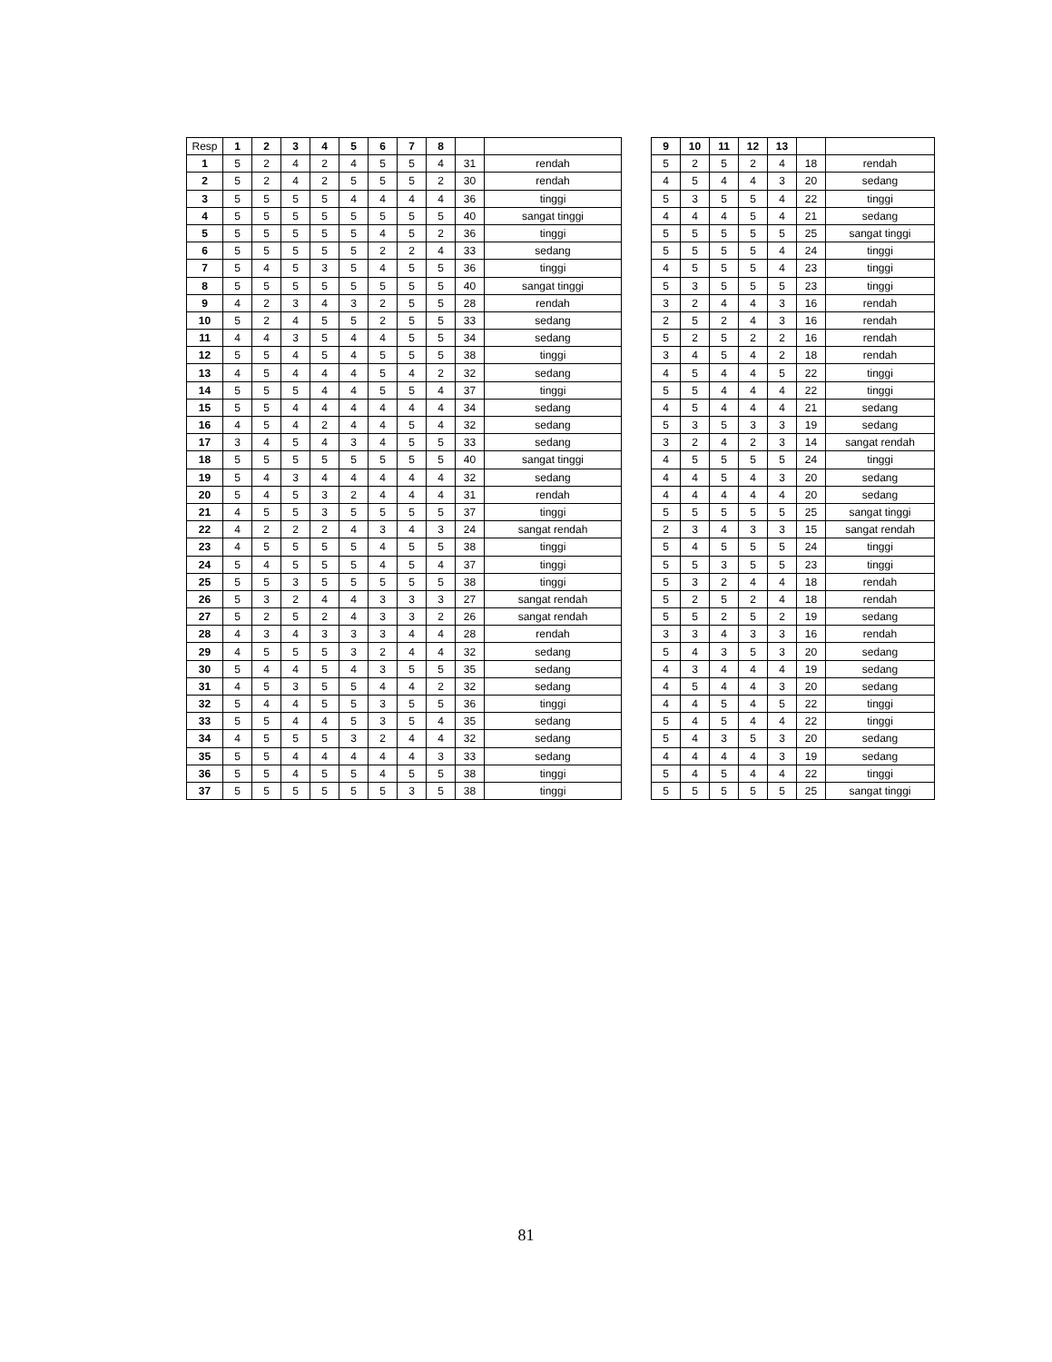| Resp | 1 | 2 | 3 | 4 | 5 | 6 | 7 | 8 | | |
| 1 | 5 | 2 | 4 | 2 | 4 | 5 | 5 | 4 | 31 | rendah |
| 2 | 5 | 2 | 4 | 2 | 5 | 5 | 5 | 2 | 30 | rendah |
| 3 | 5 | 5 | 5 | 5 | 4 | 4 | 4 | 4 | 36 | tinggi |
| 4 | 5 | 5 | 5 | 5 | 5 | 5 | 5 | 5 | 40 | sangat tinggi |
| 5 | 5 | 5 | 5 | 5 | 5 | 4 | 5 | 2 | 36 | tinggi |
| 6 | 5 | 5 | 5 | 5 | 5 | 2 | 2 | 4 | 33 | sedang |
| 7 | 5 | 4 | 5 | 3 | 5 | 4 | 5 | 5 | 36 | tinggi |
| 8 | 5 | 5 | 5 | 5 | 5 | 5 | 5 | 5 | 40 | sangat tinggi |
| 9 | 4 | 2 | 3 | 4 | 3 | 2 | 5 | 5 | 28 | rendah |
| 10 | 5 | 2 | 4 | 5 | 5 | 2 | 5 | 5 | 33 | sedang |
| 11 | 4 | 4 | 3 | 5 | 4 | 4 | 5 | 5 | 34 | sedang |
| 12 | 5 | 5 | 4 | 5 | 4 | 5 | 5 | 5 | 38 | tinggi |
| 13 | 4 | 5 | 4 | 4 | 4 | 5 | 4 | 2 | 32 | sedang |
| 14 | 5 | 5 | 5 | 4 | 4 | 5 | 5 | 4 | 37 | tinggi |
| 15 | 5 | 5 | 4 | 4 | 4 | 4 | 4 | 4 | 34 | sedang |
| 16 | 4 | 5 | 4 | 2 | 4 | 4 | 5 | 4 | 32 | sedang |
| 17 | 3 | 4 | 5 | 4 | 3 | 4 | 5 | 5 | 33 | sedang |
| 18 | 5 | 5 | 5 | 5 | 5 | 5 | 5 | 5 | 40 | sangat tinggi |
| 19 | 5 | 4 | 3 | 4 | 4 | 4 | 4 | 4 | 32 | sedang |
| 20 | 5 | 4 | 5 | 3 | 2 | 4 | 4 | 4 | 31 | rendah |
| 21 | 4 | 5 | 5 | 3 | 5 | 5 | 5 | 5 | 37 | tinggi |
| 22 | 4 | 2 | 2 | 2 | 4 | 3 | 4 | 3 | 24 | sangat rendah |
| 23 | 4 | 5 | 5 | 5 | 5 | 4 | 5 | 5 | 38 | tinggi |
| 24 | 5 | 4 | 5 | 5 | 5 | 4 | 5 | 4 | 37 | tinggi |
| 25 | 5 | 5 | 3 | 5 | 5 | 5 | 5 | 5 | 38 | tinggi |
| 26 | 5 | 3 | 2 | 4 | 4 | 3 | 3 | 3 | 27 | sangat rendah |
| 27 | 5 | 2 | 5 | 2 | 4 | 3 | 3 | 2 | 26 | sangat rendah |
| 28 | 4 | 3 | 4 | 3 | 3 | 3 | 4 | 4 | 28 | rendah |
| 29 | 4 | 5 | 5 | 5 | 3 | 2 | 4 | 4 | 32 | sedang |
| 30 | 5 | 4 | 4 | 5 | 4 | 3 | 5 | 5 | 35 | sedang |
| 31 | 4 | 5 | 3 | 5 | 5 | 4 | 4 | 2 | 32 | sedang |
| 32 | 5 | 4 | 4 | 5 | 5 | 3 | 5 | 5 | 36 | tinggi |
| 33 | 5 | 5 | 4 | 4 | 5 | 3 | 5 | 4 | 35 | sedang |
| 34 | 4 | 5 | 5 | 5 | 3 | 2 | 4 | 4 | 32 | sedang |
| 35 | 5 | 5 | 4 | 4 | 4 | 4 | 4 | 3 | 33 | sedang |
| 36 | 5 | 5 | 4 | 5 | 5 | 4 | 5 | 5 | 38 | tinggi |
| 37 | 5 | 5 | 5 | 5 | 5 | 5 | 3 | 5 | 38 | tinggi |
| 9 | 10 | 11 | 12 | 13 | | |
| 5 | 2 | 5 | 2 | 4 | 18 | rendah |
| 4 | 5 | 4 | 4 | 3 | 20 | sedang |
| 5 | 3 | 5 | 5 | 4 | 22 | tinggi |
| 4 | 4 | 4 | 5 | 4 | 21 | sedang |
| 5 | 5 | 5 | 5 | 5 | 25 | sangat tinggi |
| 5 | 5 | 5 | 5 | 4 | 24 | tinggi |
| 4 | 5 | 5 | 5 | 4 | 23 | tinggi |
| 5 | 3 | 5 | 5 | 5 | 23 | tinggi |
| 3 | 2 | 4 | 4 | 3 | 16 | rendah |
| 2 | 5 | 2 | 4 | 3 | 16 | rendah |
| 5 | 2 | 5 | 2 | 2 | 16 | rendah |
| 3 | 4 | 5 | 4 | 2 | 18 | rendah |
| 4 | 5 | 4 | 4 | 5 | 22 | tinggi |
| 5 | 5 | 4 | 4 | 4 | 22 | tinggi |
| 4 | 5 | 4 | 4 | 4 | 21 | sedang |
| 5 | 3 | 5 | 3 | 3 | 19 | sedang |
| 3 | 2 | 4 | 2 | 3 | 14 | sangat rendah |
| 4 | 5 | 5 | 5 | 5 | 24 | tinggi |
| 4 | 4 | 5 | 4 | 3 | 20 | sedang |
| 4 | 4 | 4 | 4 | 4 | 20 | sedang |
| 5 | 5 | 5 | 5 | 5 | 25 | sangat tinggi |
| 2 | 3 | 4 | 3 | 3 | 15 | sangat rendah |
| 5 | 4 | 5 | 5 | 5 | 24 | tinggi |
| 5 | 5 | 3 | 5 | 5 | 23 | tinggi |
| 5 | 3 | 2 | 4 | 4 | 18 | rendah |
| 5 | 2 | 5 | 2 | 4 | 18 | rendah |
| 5 | 5 | 2 | 5 | 2 | 19 | sedang |
| 3 | 3 | 4 | 3 | 3 | 16 | rendah |
| 5 | 4 | 3 | 5 | 3 | 20 | sedang |
| 4 | 3 | 4 | 4 | 4 | 19 | sedang |
| 4 | 5 | 4 | 4 | 3 | 20 | sedang |
| 4 | 4 | 5 | 4 | 5 | 22 | tinggi |
| 5 | 4 | 5 | 4 | 4 | 22 | tinggi |
| 5 | 4 | 3 | 5 | 3 | 20 | sedang |
| 4 | 4 | 4 | 4 | 3 | 19 | sedang |
| 5 | 4 | 5 | 4 | 4 | 22 | tinggi |
| 5 | 5 | 5 | 5 | 5 | 25 | sangat tinggi |
81